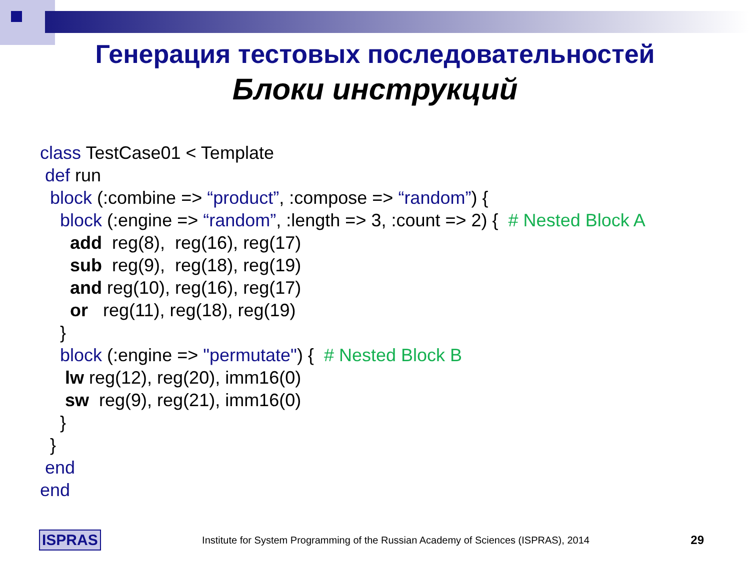Генерация тестовых последовательностей
Блоки инструкций
class TestCase01 < Template def run block (:combine => “product”, :compose => “random”) { block (:engine => “random”, :length => 3, :count => 2) { # Nested Block A add reg(8), reg(16), reg(17) sub reg(9), reg(18), reg(19) and reg(10), reg(16), reg(17) or reg(11), reg(18), reg(19) } block (:engine => "permutate") { # Nested Block B lw reg(12), reg(20), imm16(0) sw reg(9), reg(21), imm16(0) } } end end
ISPRAS Institute for System Programming of the Russian Academy of Sciences (ISPRAS), 2014 29